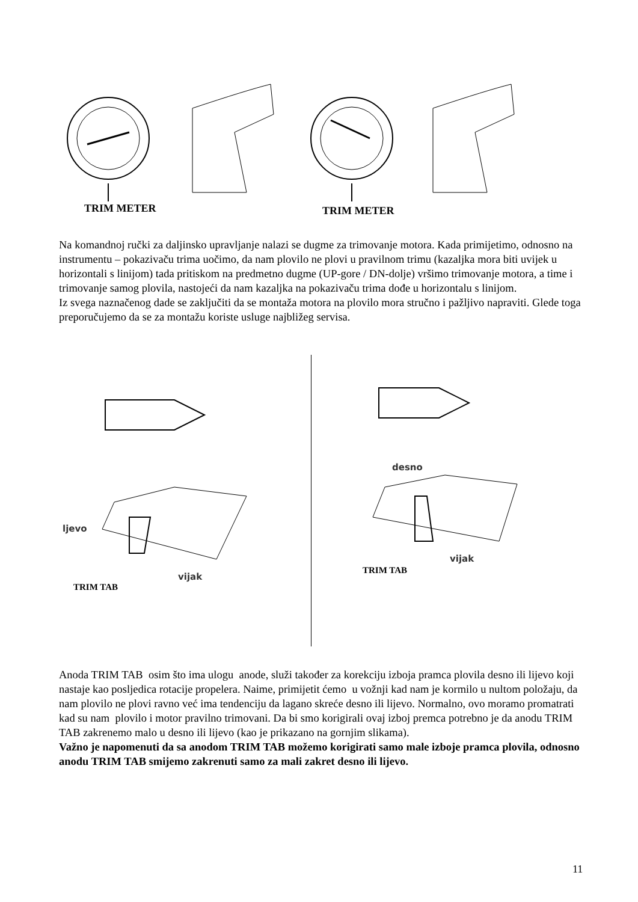TRIM METER TRIM METER
Na komandnoj ručki za daljinsko upravljanje nalazi se dugme za trimovanje motora. Kada primijetimo, odnosno na instrumentu – pokazivaču trima uočimo, da nam plovilo ne plovi u pravilnom trimu (kazaljka mora biti uvijek u horizontali s linijom) tada pritiskom na predmetno dugme (UP-gore / DN-dolje) vršimo trimovanje motora, a time i trimovanje samog plovila, nastojeći da nam kazaljka na pokazivaču trima dođe u horizontalu s linijom.
Iz svega naznačenog dade se zaključiti da se montaža motora na plovilo mora stručno i pažljivo napraviti. Glede toga preporučujemo da se za montažu koriste usluge najbližeg servisa.
desno
ljevo
vijak
TRIM TAB
vijak
TRIM TAB
Anoda TRIM TAB osim što ima ulogu anode, služi također za korekciju izboja pramca plovila desno ili lijevo koji nastaje kao posljedica rotacije propelera. Naime, primijetit ćemo u vožnji kad nam je kormilo u nultom položaju, da nam plovilo ne plovi ravno već ima tendenciju da lagano skreće desno ili lijevo. Normalno, ovo moramo promatrati kad su nam plovilo i motor pravilno trimovani. Da bi smo korigirali ovaj izboj premca potrebno je da anodu TRIM TAB zakrenemo malo u desno ili lijevo (kao je prikazano na gornjim slikama).
Važno je napomenuti da sa anodom TRIM TAB možemo korigirati samo male izboje pramca plovila, odnosno anodu TRIM TAB smijemo zakrenuti samo za mali zakret desno ili lijevo.
11